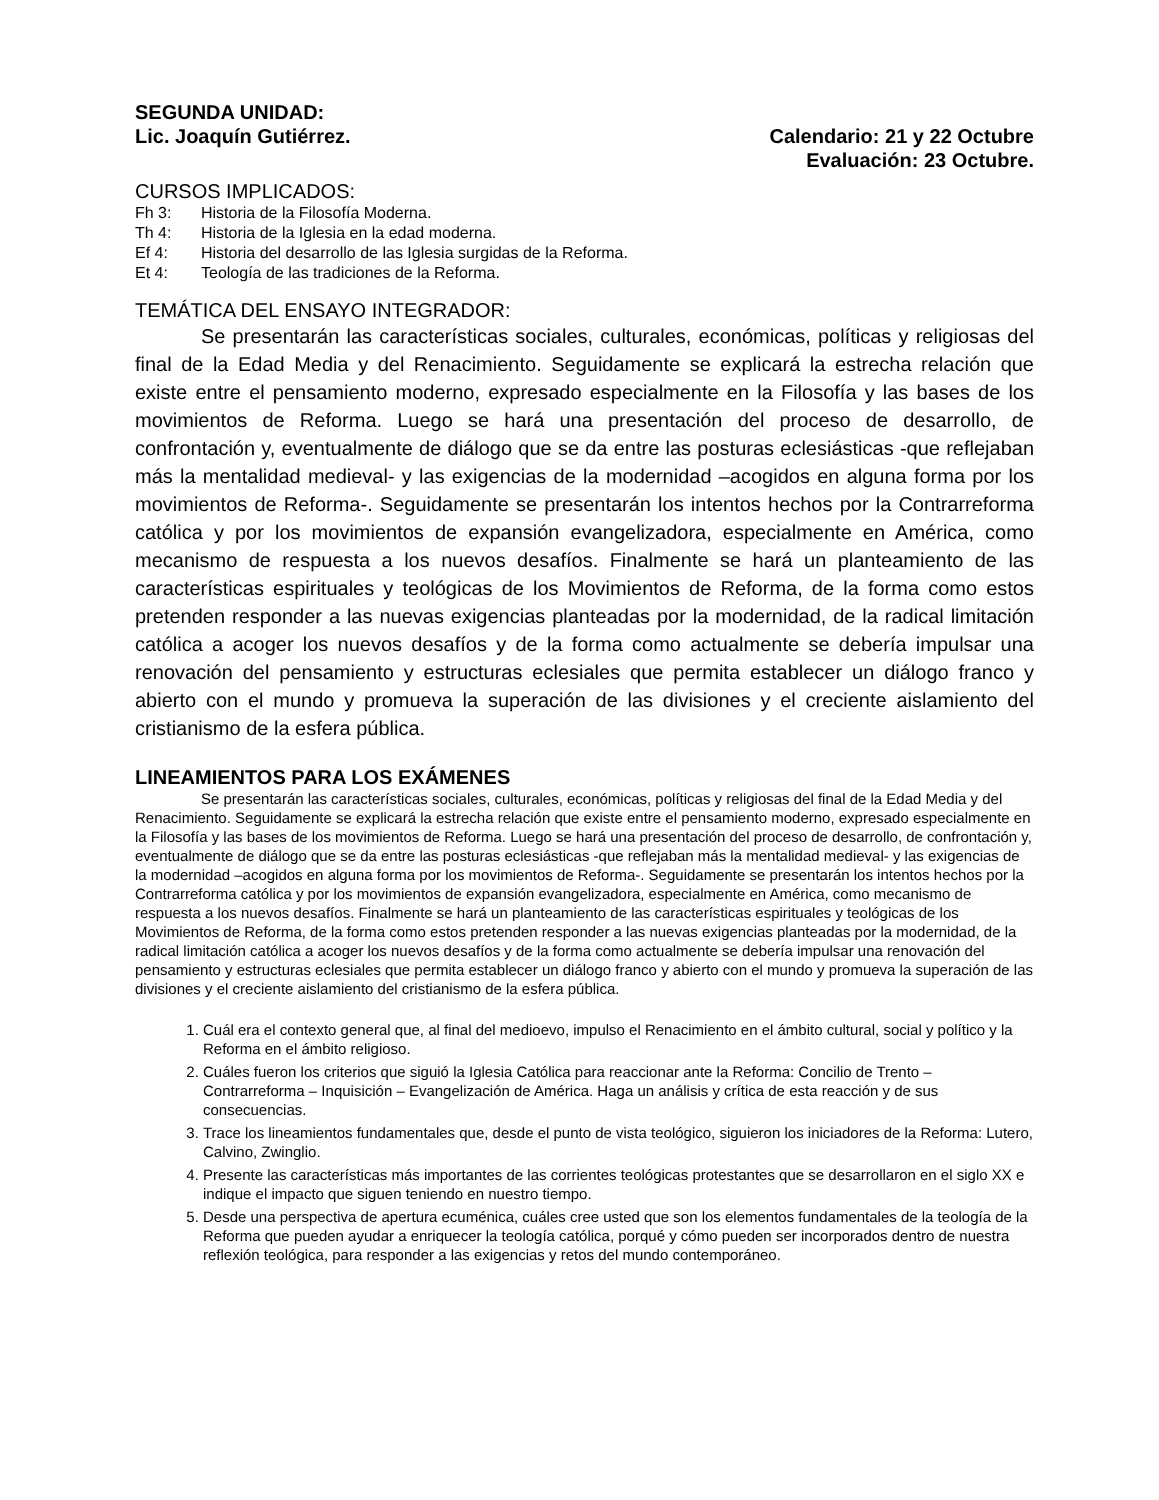SEGUNDA UNIDAD:
Lic. Joaquín Gutiérrez. Calendario: 21 y 22 Octubre
Evaluación: 23 Octubre.
CURSOS IMPLICADOS:
Fh 3: Historia de la Filosofía Moderna.
Th 4: Historia de la Iglesia en la edad moderna.
Ef 4: Historia del desarrollo de las Iglesia surgidas de la Reforma.
Et 4: Teología de las tradiciones de la Reforma.
TEMÁTICA DEL ENSAYO INTEGRADOR:
Se presentarán las características sociales, culturales, económicas, políticas y religiosas del final de la Edad Media y del Renacimiento. Seguidamente se explicará la estrecha relación que existe entre el pensamiento moderno, expresado especialmente en la Filosofía y las bases de los movimientos de Reforma. Luego se hará una presentación del proceso de desarrollo, de confrontación y, eventualmente de diálogo que se da entre las posturas eclesiásticas -que reflejaban más la mentalidad medieval- y las exigencias de la modernidad –acogidos en alguna forma por los movimientos de Reforma-. Seguidamente se presentarán los intentos hechos por la Contrarreforma católica y por los movimientos de expansión evangelizadora, especialmente en América, como mecanismo de respuesta a los nuevos desafíos. Finalmente se hará un planteamiento de las características espirituales y teológicas de los Movimientos de Reforma, de la forma como estos pretenden responder a las nuevas exigencias planteadas por la modernidad, de la radical limitación católica a acoger los nuevos desafíos y de la forma como actualmente se debería impulsar una renovación del pensamiento y estructuras eclesiales que permita establecer un diálogo franco y abierto con el mundo y promueva la superación de las divisiones y el creciente aislamiento del cristianismo de la esfera pública.
LINEAMIENTOS PARA LOS EXÁMENES
Se presentarán las características sociales, culturales, económicas, políticas y religiosas del final de la Edad Media y del Renacimiento. Seguidamente se explicará la estrecha relación que existe entre el pensamiento moderno, expresado especialmente en la Filosofía y las bases de los movimientos de Reforma. Luego se hará una presentación del proceso de desarrollo, de confrontación y, eventualmente de diálogo que se da entre las posturas eclesiásticas -que reflejaban más la mentalidad medieval- y las exigencias de la modernidad –acogidos en alguna forma por los movimientos de Reforma-. Seguidamente se presentarán los intentos hechos por la Contrarreforma católica y por los movimientos de expansión evangelizadora, especialmente en América, como mecanismo de respuesta a los nuevos desafíos. Finalmente se hará un planteamiento de las características espirituales y teológicas de los Movimientos de Reforma, de la forma como estos pretenden responder a las nuevas exigencias planteadas por la modernidad, de la radical limitación católica a acoger los nuevos desafíos y de la forma como actualmente se debería impulsar una renovación del pensamiento y estructuras eclesiales que permita establecer un diálogo franco y abierto con el mundo y promueva la superación de las divisiones y el creciente aislamiento del cristianismo de la esfera pública.
1. Cuál era el contexto general que, al final del medioevo, impulso el Renacimiento en el ámbito cultural, social y político y la Reforma en el ámbito religioso.
2. Cuáles fueron los criterios que siguió la Iglesia Católica para reaccionar ante la Reforma: Concilio de Trento – Contrarreforma – Inquisición – Evangelización de América. Haga un análisis y crítica de esta reacción y de sus consecuencias.
3. Trace los lineamientos fundamentales que, desde el punto de vista teológico, siguieron los iniciadores de la Reforma: Lutero, Calvino, Zwinglio.
4. Presente las características más importantes de las corrientes teológicas protestantes que se desarrollaron en el siglo XX e indique el impacto que siguen teniendo en nuestro tiempo.
5. Desde una perspectiva de apertura ecuménica, cuáles cree usted que son los elementos fundamentales de la teología de la Reforma que pueden ayudar a enriquecer la teología católica, porqué y cómo pueden ser incorporados dentro de nuestra reflexión teológica, para responder a las exigencias y retos del mundo contemporáneo.